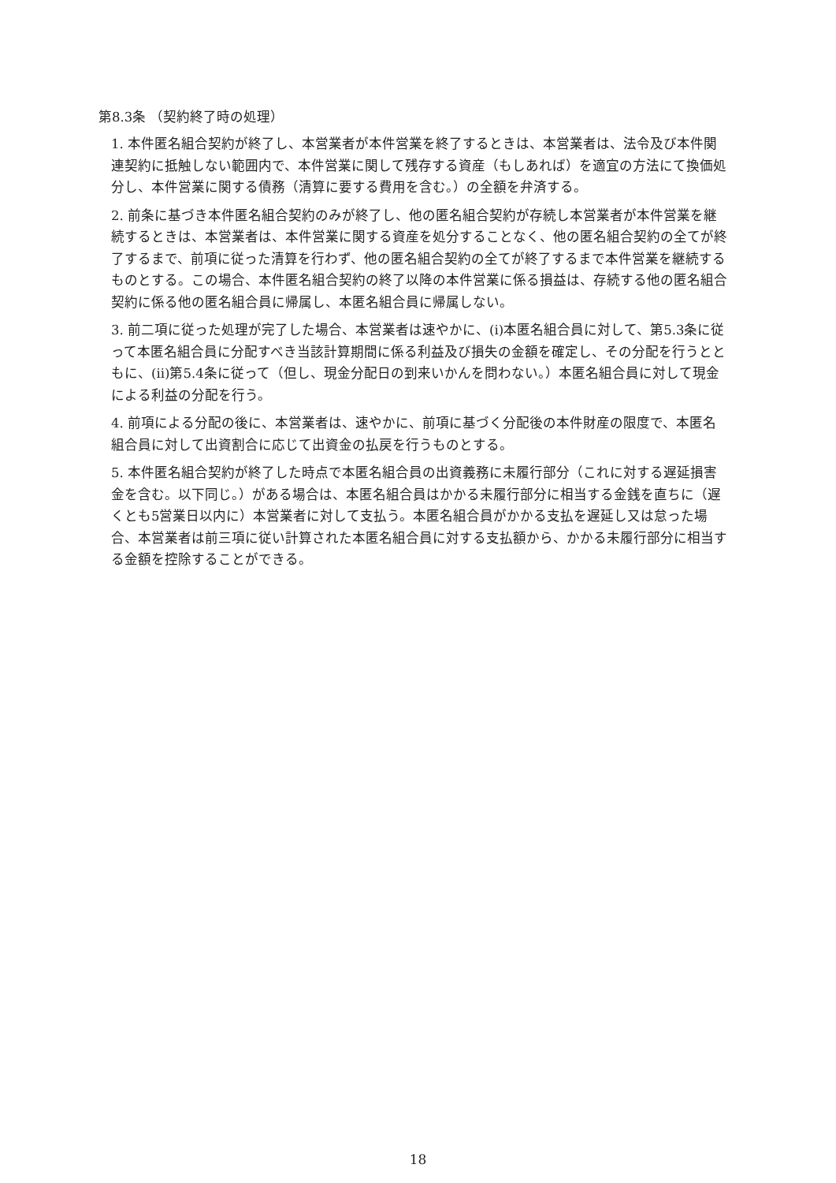第8.3条 （契約終了時の処理）
1. 本件匿名組合契約が終了し、本営業者が本件営業を終了するときは、本営業者は、法令及び本件関連契約に抵触しない範囲内で、本件営業に関して残存する資産（もしあれば）を適宜の方法にて換価処分し、本件営業に関する債務（清算に要する費用を含む。）の全額を弁済する。
2. 前条に基づき本件匿名組合契約のみが終了し、他の匿名組合契約が存続し本営業者が本件営業を継続するときは、本営業者は、本件営業に関する資産を処分することなく、他の匿名組合契約の全てが終了するまで、前項に従った清算を行わず、他の匿名組合契約の全てが終了するまで本件営業を継続するものとする。この場合、本件匿名組合契約の終了以降の本件営業に係る損益は、存続する他の匿名組合契約に係る他の匿名組合員に帰属し、本匿名組合員に帰属しない。
3. 前二項に従った処理が完了した場合、本営業者は速やかに、(i)本匿名組合員に対して、第5.3条に従って本匿名組合員に分配すべき当該計算期間に係る利益及び損失の金額を確定し、その分配を行うとともに、(ii)第5.4条に従って（但し、現金分配日の到来いかんを問わない。）本匿名組合員に対して現金による利益の分配を行う。
4. 前項による分配の後に、本営業者は、速やかに、前項に基づく分配後の本件財産の限度で、本匿名組合員に対して出資割合に応じて出資金の払戻を行うものとする。
5. 本件匿名組合契約が終了した時点で本匿名組合員の出資義務に未履行部分（これに対する遅延損害金を含む。以下同じ。）がある場合は、本匿名組合員はかかる未履行部分に相当する金銭を直ちに（遅くとも5営業日以内に）本営業者に対して支払う。本匿名組合員がかかる支払を遅延し又は怠った場合、本営業者は前三項に従い計算された本匿名組合員に対する支払額から、かかる未履行部分に相当する金額を控除することができる。
18